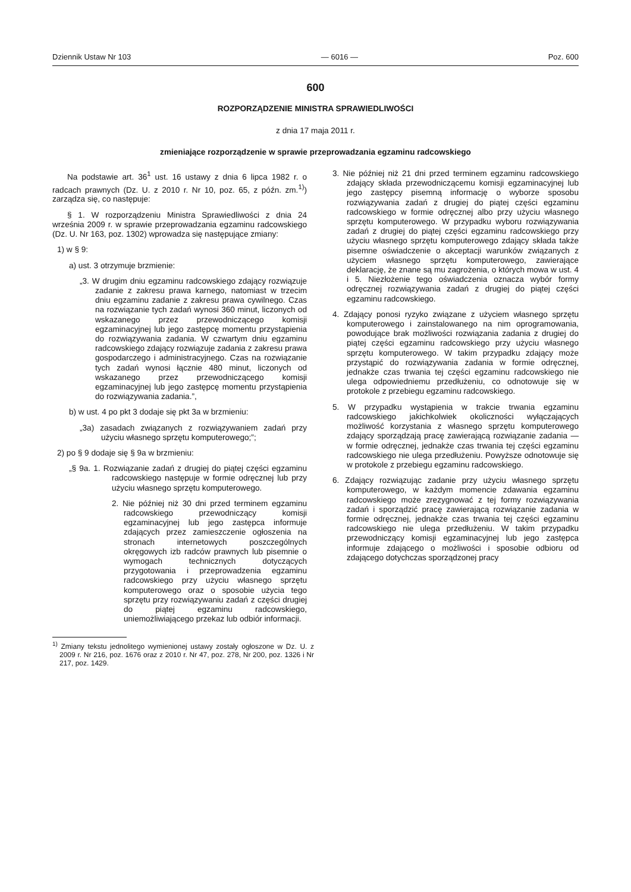Dziennik Ustaw Nr 103 — 6016 — Poz. 600
600
ROZPORZĄDZENIE MINISTRA SPRAWIEDLIWOŚCI
z dnia 17 maja 2011 r.
zmieniające rozporządzenie w sprawie przeprowadzania egzaminu radcowskiego
Na podstawie art. 36<sup>1</sup> ust. 16 ustawy z dnia 6 lipca 1982 r. o radcach prawnych (Dz. U. z 2010 r. Nr 10, poz. 65, z późn. zm.<sup>1)</sup>) zarządza się, co następuje:
§ 1. W rozporządzeniu Ministra Sprawiedliwości z dnia 24 września 2009 r. w sprawie przeprowadzania egzaminu radcowskiego (Dz. U. Nr 163, poz. 1302) wprowadza się następujące zmiany:
1) w § 9:
a) ust. 3 otrzymuje brzmienie:
„3. W drugim dniu egzaminu radcowskiego zdający rozwiązuje zadanie z zakresu prawa karnego, natomiast w trzecim dniu egzaminu zadanie z zakresu prawa cywilnego. Czas na rozwiązanie tych zadań wynosi 360 minut, liczonych od wskazanego przez przewodniczącego komisji egzaminacyjnej lub jego zastępcę momentu przystąpienia do rozwiązywania zadania. W czwartym dniu egzaminu radcowskiego zdający rozwiązuje zadania z zakresu prawa gospodarczego i administracyjnego. Czas na rozwiązanie tych zadań wynosi łącznie 480 minut, liczonych od wskazanego przez przewodniczącego komisji egzaminacyjnej lub jego zastępcę momentu przystąpienia do rozwiązywania zadania.”,
b) w ust. 4 po pkt 3 dodaje się pkt 3a w brzmieniu:
„3a) zasadach związanych z rozwiązywaniem zadań przy użyciu własnego sprzętu komputerowego;”;
2) po § 9 dodaje się § 9a w brzmieniu:
„§ 9a. 1. Rozwiązanie zadań z drugiej do piątej części egzaminu radcowskiego następuje w formie odręcznej lub przy użyciu własnego sprzętu komputerowego.
2. Nie później niż 30 dni przed terminem egzaminu radcowskiego przewodniczący komisji egzaminacyjnej lub jego zastępca informuje zdających przez zamieszczenie ogłoszenia na stronach internetowych poszczególnych okręgowych izb radców prawnych lub pisemnie o wymogach technicznych dotyczących przygotowania i przeprowadzenia egzaminu radcowskiego przy użyciu własnego sprzętu komputerowego oraz o sposobie użycia tego sprzętu przy rozwiązywaniu zadań z części drugiej do piątej egzaminu radcowskiego, uniemożliwiającego przekaz lub odbiór informacji.
<sup>1)</sup> Zmiany tekstu jednolitego wymienionej ustawy zostały ogłoszone w Dz. U. z 2009 r. Nr 216, poz. 1676 oraz z 2010 r. Nr 47, poz. 278, Nr 200, poz. 1326 i Nr 217, poz. 1429.
3. Nie później niż 21 dni przed terminem egzaminu radcowskiego zdający składa przewodniczącemu komisji egzaminacyjnej lub jego zastępcy pisemną informację o wyborze sposobu rozwiązywania zadań z drugiej do piątej części egzaminu radcowskiego w formie odręcznej albo przy użyciu własnego sprzętu komputerowego. W przypadku wyboru rozwiązywania zadań z drugiej do piątej części egzaminu radcowskiego przy użyciu własnego sprzętu komputerowego zdający składa także pisemne oświadczenie o akceptacji warunków związanych z użyciem własnego sprzętu komputerowego, zawierające deklarację, że znane są mu zagrożenia, o których mowa w ust. 4 i 5. Niezłożenie tego oświadczenia oznacza wybór formy odręcznej rozwiązywania zadań z drugiej do piątej części egzaminu radcowskiego.
4. Zdający ponosi ryzyko związane z użyciem własnego sprzętu komputerowego i zainstalowanego na nim oprogramowania, powodujące brak możliwości rozwiązania zadania z drugiej do piątej części egzaminu radcowskiego przy użyciu własnego sprzętu komputerowego. W takim przypadku zdający może przystąpić do rozwiązywania zadania w formie odręcznej, jednakże czas trwania tej części egzaminu radcowskiego nie ulega odpowiedniemu przedłużeniu, co odnotowuje się w protokole z przebiegu egzaminu radcowskiego.
5. W przypadku wystąpienia w trakcie trwania egzaminu radcowskiego jakichkolwiek okoliczności wyłączających możliwość korzystania z własnego sprzętu komputerowego zdający sporządzają pracę zawierającą rozwiązanie zadania — w formie odręcznej, jednakże czas trwania tej części egzaminu radcowskiego nie ulega przedłużeniu. Powyższe odnotowuje się w protokole z przebiegu egzaminu radcowskiego.
6. Zdający rozwiązując zadanie przy użyciu własnego sprzętu komputerowego, w każdym momencie zdawania egzaminu radcowskiego może zrezygnować z tej formy rozwiązywania zadań i sporządzić pracę zawierającą rozwiązanie zadania w formie odręcznej, jednakże czas trwania tej części egzaminu radcowskiego nie ulega przedłużeniu. W takim przypadku przewodniczący komisji egzaminacyjnej lub jego zastępca informuje zdającego o możliwości i sposobie odbioru od zdającego dotychczas sporządzonej pracy